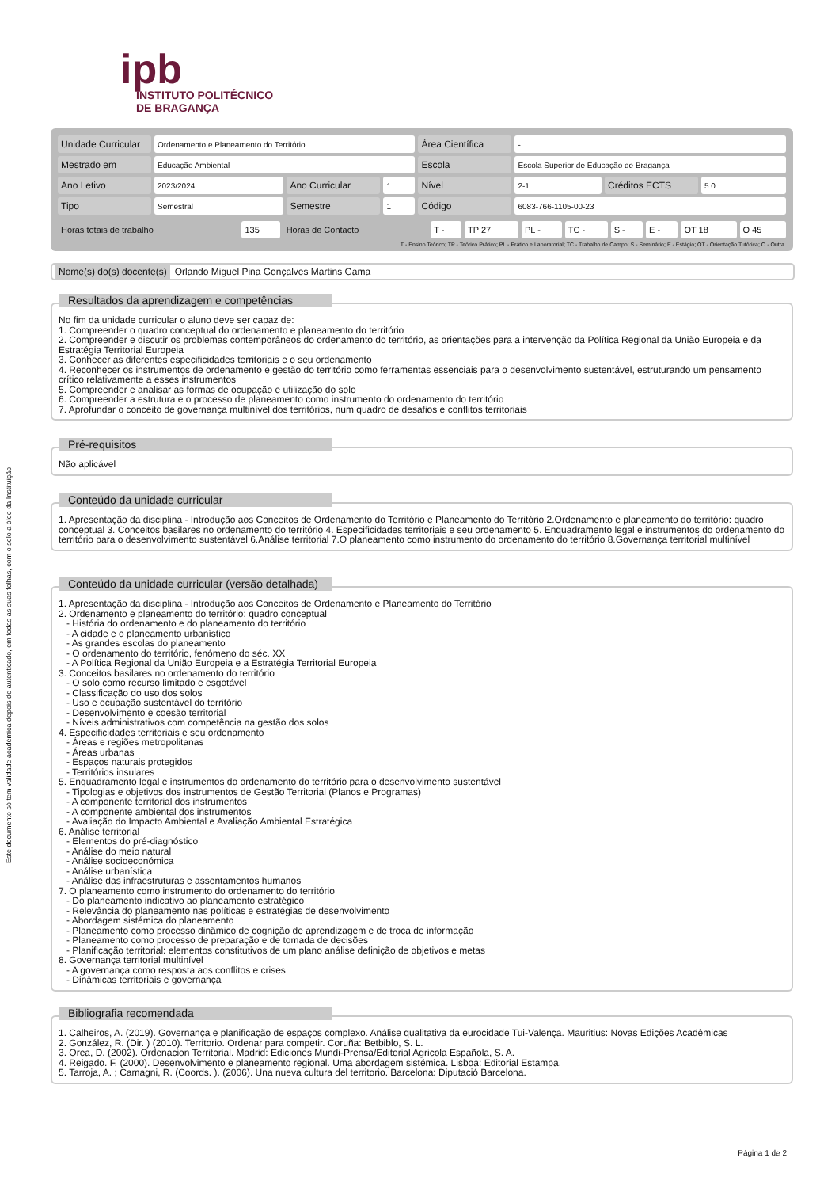Este documento só tem validade académica depois de autenticado, em todas as suas folhas, com o selo a óleo da Instituição.
ipb
INSTITUTO POLITÉCNICO
DE BRAGANÇA
| Unidade Curricular | Ordenamento e Planeamento do Território | | | Área Científica | - | | |
| Mestrado em | Educação Ambiental | | | Escola | Escola Superior de Educação de Bragança | | |
| Ano Letivo | 2023/2024 | Ano Curricular | 1 | Nível | 2-1 | Créditos ECTS | 5.0 |
| Tipo | Semestral | Semestre | 1 | Código | 6083-766-1105-00-23 | | |
| Horas totais de trabalho | 135 | Horas de Contacto | T - | TP 27 | PL - | TC - | S - | E - | OT 18 | O 45 |
T - Ensino Teórico; TP - Teórico Prático; PL - Prático e Laboratorial; TC - Trabalho de Campo; S - Seminário; E - Estágio; OT - Orientação Tutórica; O - Outra
Nome(s) do(s) docente(s) Orlando Miguel Pina Gonçalves Martins Gama
Resultados da aprendizagem e competências
No fim da unidade curricular o aluno deve ser capaz de:
1. Compreender o quadro conceptual do ordenamento e planeamento do território
2. Compreender e discutir os problemas contemporâneos do ordenamento do território, as orientações para a intervenção da Política Regional da União Europeia e da Estratégia Territorial Europeia
3. Conhecer as diferentes especificidades territoriais e o seu ordenamento
4. Reconhecer os instrumentos de ordenamento e gestão do território como ferramentas essenciais para o desenvolvimento sustentável, estruturando um pensamento crítico relativamente a esses instrumentos
5. Compreender e analisar as formas de ocupação e utilização do solo
6. Compreender a estrutura e o processo de planeamento como instrumento do ordenamento do território
7. Aprofundar o conceito de governança multinível dos territórios, num quadro de desafios e conflitos territoriais
Pré-requisitos
Não aplicável
Conteúdo da unidade curricular
1. Apresentação da disciplina - Introdução aos Conceitos de Ordenamento do Território e Planeamento do Território 2.Ordenamento e planeamento do território: quadro conceptual 3. Conceitos basilares no ordenamento do território 4. Especificidades territoriais e seu ordenamento 5. Enquadramento legal e instrumentos do ordenamento do território para o desenvolvimento sustentável 6.Análise territorial 7.O planeamento como instrumento do ordenamento do território 8.Governança territorial multinível
Conteúdo da unidade curricular (versão detalhada)
1. Apresentação da disciplina - Introdução aos Conceitos de Ordenamento e Planeamento do Território
2. Ordenamento e planeamento do território: quadro conceptual
- História do ordenamento e do planeamento do território
- A cidade e o planeamento urbanístico
- As grandes escolas do planeamento
- O ordenamento do território, fenómeno do séc. XX
- A Política Regional da União Europeia e a Estratégia Territorial Europeia
3. Conceitos basilares no ordenamento do território
- O solo como recurso limitado e esgotável
- Classificação do uso dos solos
- Uso e ocupação sustentável do território
- Desenvolvimento e coesão territorial
- Níveis administrativos com competência na gestão dos solos
4. Especificidades territoriais e seu ordenamento
- Áreas e regiões metropolitanas
- Áreas urbanas
- Espaços naturais protegidos
- Territórios insulares
5. Enquadramento legal e instrumentos do ordenamento do território para o desenvolvimento sustentável
- Tipologias e objetivos dos instrumentos de Gestão Territorial (Planos e Programas)
- A componente territorial dos instrumentos
- A componente ambiental dos instrumentos
- Avaliação do Impacto Ambiental e Avaliação Ambiental Estratégica
6. Análise territorial
- Elementos do pré-diagnóstico
- Análise do meio natural
- Análise socioeconómica
- Análise urbanística
- Análise das infraestruturas e assentamentos humanos
7. O planeamento como instrumento do ordenamento do território
- Do planeamento indicativo ao planeamento estratégico
- Relevância do planeamento nas políticas e estratégias de desenvolvimento
- Abordagem sistémica do planeamento
- Planeamento como processo dinâmico de cognição de aprendizagem e de troca de informação
- Planeamento como processo de preparação e de tomada de decisões
- Planificação territorial: elementos constitutivos de um plano análise definição de objetivos e metas
8. Governança territorial multinível
- A governança como resposta aos conflitos e crises
- Dinâmicas territoriais e governança
Bibliografia recomendada
1. Calheiros, A. (2019). Governança e planificação de espaços complexo. Análise qualitativa da eurocidade Tui-Valença. Mauritius: Novas Edições Acadêmicas
2. González, R. (Dir. ) (2010). Territorio. Ordenar para competir. Coruña: Betbiblo, S. L.
3. Orea, D. (2002). Ordenacion Territorial. Madrid: Ediciones Mundi-Prensa/Editorial Agricola Española, S. A.
4. Reigado. F. (2000). Desenvolvimento e planeamento regional. Uma abordagem sistémica. Lisboa: Editorial Estampa.
5. Tarroja, A. ; Camagni, R. (Coords. ). (2006). Una nueva cultura del territorio. Barcelona: Diputació Barcelona.
Página 1 de 2